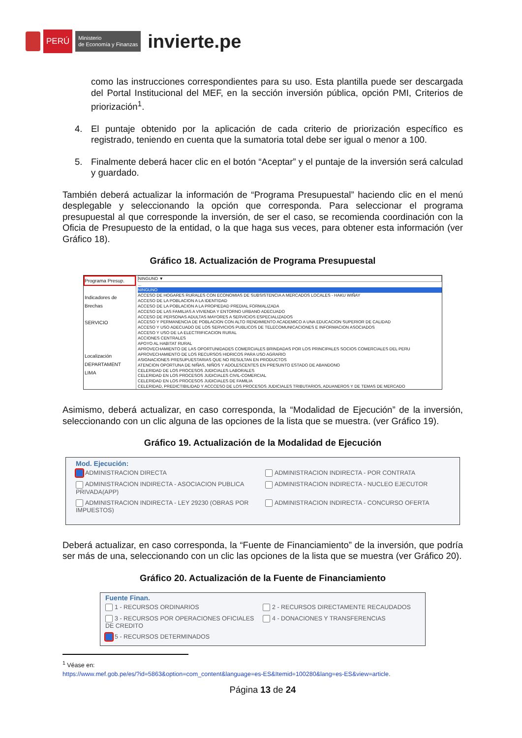PERÚ
Ministerio
de Economía y Finanzas
invierte.pe
como las instrucciones correspondientes para su uso. Esta plantilla puede ser descargada del Portal Institucional del MEF, en la sección inversión pública, opción PMI, Criterios de priorización<sup>1</sup>.
4. El puntaje obtenido por la aplicación de cada criterio de priorización específico es registrado, teniendo en cuenta que la sumatoria total debe ser igual o menor a 100.
5. Finalmente deberá hacer clic en el botón “Aceptar” y el puntaje de la inversión será calculad y guardado.
También deberá actualizar la información de “Programa Presupuestal” haciendo clic en el menú desplegable y seleccionando la opción que corresponda. Para seleccionar el programa presupuestal al que corresponde la inversión, de ser el caso, se recomienda coordinación con la Oficia de Presupuesto de la entidad, o la que haga sus veces, para obtener esta información (ver Gráfico 18).
Gráfico 18. Actualización de Programa Presupuestal
Programa Presup.
Indicadores de Brechas
SERVICIO
Localización
DEPARTAMENT
LIMA
NINGUNO ▼
...
NINGUNO
ACCESO DE HOGARES RURALES CON ECONOMIAS DE SUBSISTENCIA A MERCADOS LOCALES - HAKU WIÑAY
ACCESO DE LA POBLACION A LA IDENTIDAD
ACCESO DE LA POBLACION A LA PROPIEDAD PREDIAL FORMALIZADA
ACCESO DE LAS FAMILIAS A VIVIENDA Y ENTORNO URBANO ADECUADO
ACCESO DE PERSONAS ADULTAS MAYORES A SERVICIOS ESPECIALIZADOS
ACCESO Y PERMANENCIA DE POBLACION CON ALTO RENDIMIENTO ACADEMICO A UNA EDUCACION SUPERIOR DE CALIDAD
ACCESO Y USO ADECUADO DE LOS SERVICIOS PUBLICOS DE TELECOMUNICACIONES E INFORMACION ASOCIADOS
ACCESO Y USO DE LA ELECTRIFICACION RURAL
ACCIONES CENTRALES
APOYO AL HABITAT RURAL
APROVECHAMIENTO DE LAS OPORTUNIDADES COMERCIALES BRINDADAS POR LOS PRINCIPALES SOCIOS COMERCIALES DEL PERU
APROVECHAMIENTO DE LOS RECURSOS HIDRICOS PARA USO AGRARIO
ASIGNACIONES PRESUPUESTARIAS QUE NO RESULTAN EN PRODUCTOS
ATENCION OPORTUNA DE NIÑAS, NIÑOS Y ADOLESCENTES EN PRESUNTO ESTADO DE ABANDONO
CELERIDAD DE LOS PROCESOS JUDICIALES LABORALES
CELERIDAD EN LOS PROCESOS JUDICIALES CIVIL-COMERCIAL
CELERIDAD EN LOS PROCESOS JUDICIALES DE FAMILIA
CELERIDAD, PREDICTIBILIDAD Y ACCCESO DE LOS PROCESOS JUDICIALES TRIBUTARIOS, ADUANEROS Y DE TEMAS DE MERCADO
Asimismo, deberá actualizar, en caso corresponda, la “Modalidad de Ejecución” de la inversión, seleccionando con un clic alguna de las opciones de la lista que se muestra. (ver Gráfico 19).
Gráfico 19. Actualización de la Modalidad de Ejecución
Mod. Ejecución:
ADMINISTRACION DIRECTA ADMINISTRACION INDIRECTA - POR CONTRATA
ADMINISTRACION INDIRECTA - ASOCIACION PUBLICA PRIVADA(APP)
ADMINISTRACION INDIRECTA - NUCLEO EJECUTOR
ADMINISTRACION INDIRECTA - LEY 29230 (OBRAS POR IMPUESTOS)
ADMINISTRACION INDIRECTA - CONCURSO OFERTA
Deberá actualizar, en caso corresponda, la “Fuente de Financiamiento” de la inversión, que podría ser más de una, seleccionando con un clic las opciones de la lista que se muestra (ver Gráfico 20).
Gráfico 20. Actualización de la Fuente de Financiamiento
Fuente Finan.
1 - RECURSOS ORDINARIOS 2 - RECURSOS DIRECTAMENTE RECAUDADOS
3 - RECURSOS POR OPERACIONES OFICIALES DE CREDITO
4 - DONACIONES Y TRANSFERENCIAS
5 - RECURSOS DETERMINADOS
<sup>1</sup> Véase en:
https://www.mef.gob.pe/es/?id=5863&option=com_content&language=es-ES&Itemid=100280&lang=es-ES&view=article.
Página 13 de 24